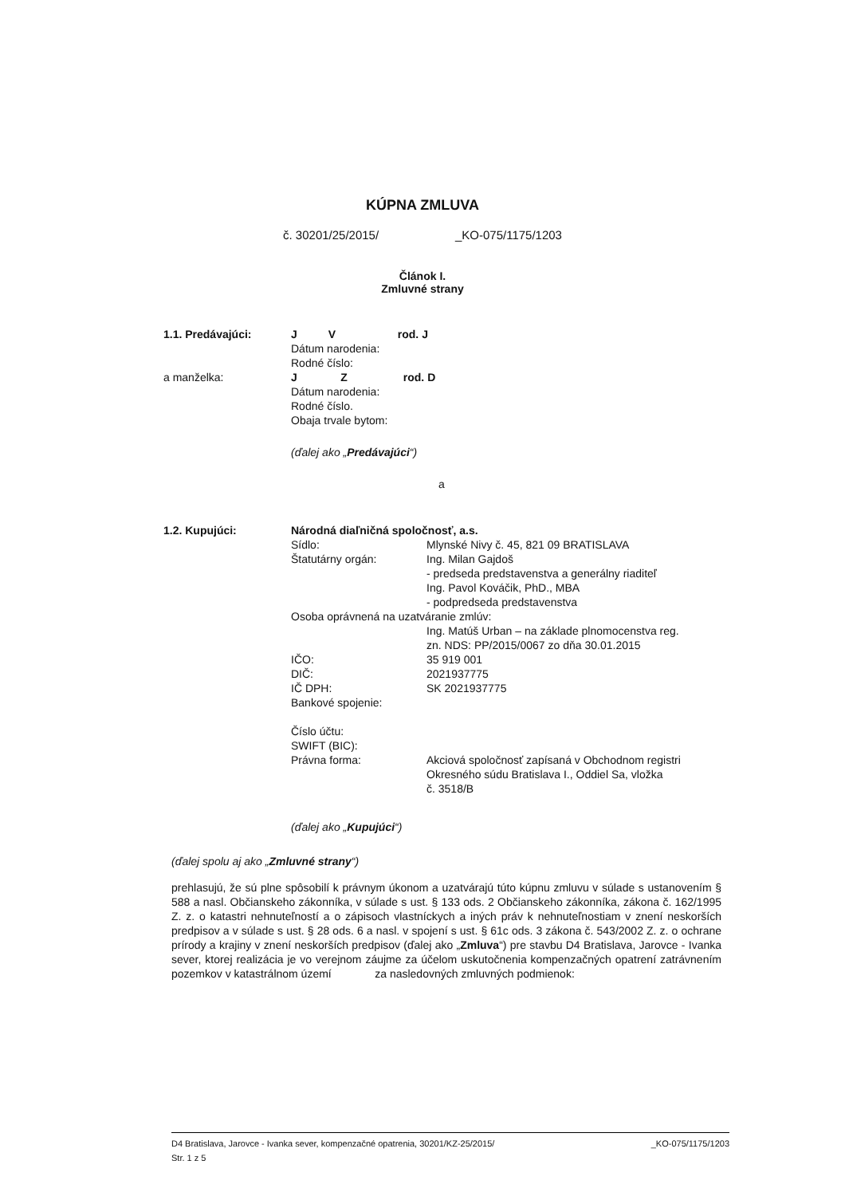KÚPNA ZMLUVA
č. 30201/25/2015/ _KO-075/1175/1203
Článok I.
Zmluvné strany
1.1. Predávajúci: J V rod. J
Dátum narodenia:
Rodné číslo:
a manželka: J Z rod. D
Dátum narodenia:
Rodné číslo.
Obaja trvale bytom:
(ďalej ako „Predávajúci“)
a
1.2. Kupujúci: Národná diaľničná spoločnosť, a.s.
Sídlo: Mlynské Nivy č. 45, 821 09 BRATISLAVA
Štatutárny orgán: Ing. Milan Gajdoš
- predseda predstavenstva a generálny riaditeľ
Ing. Pavol Kováčik, PhD., MBA
- podpredseda predstavenstva
Osoba oprávnená na uzatváranie zmlúv:
Ing. Matúš Urban – na základe plnomocenstva reg.
zn. NDS: PP/2015/0067 zo dňa 30.01.2015
IČO: 35 919 001
DIČ: 2021937775
IČ DPH: SK 2021937775
Bankové spojenie:
Číslo účtu:
SWIFT (BIC):
Právna forma: Akciová spoločnosť zapísaná v Obchodnom registri
Okresného súdu Bratislava I., Oddiel Sa, vložka
č. 3518/B
(ďalej ako „Kupujúci“)
(ďalej spolu aj ako „Zmluvné strany“)
prehlasujú, že sú plne spôsobilí k právnym úkonom a uzatvárajú túto kúpnu zmluvu v súlade s ustanovením § 588 a nasl. Občianskeho zákonníka, v súlade s ust. § 133 ods. 2 Občianskeho zákonníka, zákona č. 162/1995 Z. z. o katastri nehnuteľností a o zápisoch vlastníckych a iných práv k nehnuteľnostiam v znení neskorších predpisov a v súlade s ust. § 28 ods. 6 a nasl. v spojení s ust. § 61c ods. 3 zákona č. 543/2002 Z. z. o ochrane prírody a krajiny v znení neskorších predpisov (ďalej ako „Zmluva“) pre stavbu D4 Bratislava, Jarovce - Ivanka sever, ktorej realizácia je vo verejnom záujme za účelom uskutočnenia kompenzačných opatrení zatrávnením pozemkov v katastrálnom území za nasledovných zmluvných podmienok:
D4 Bratislava, Jarovce - Ivanka sever, kompenzačné opatrenia, 30201/KZ-25/2015/
Str. 1 z 5 _KO-075/1175/1203